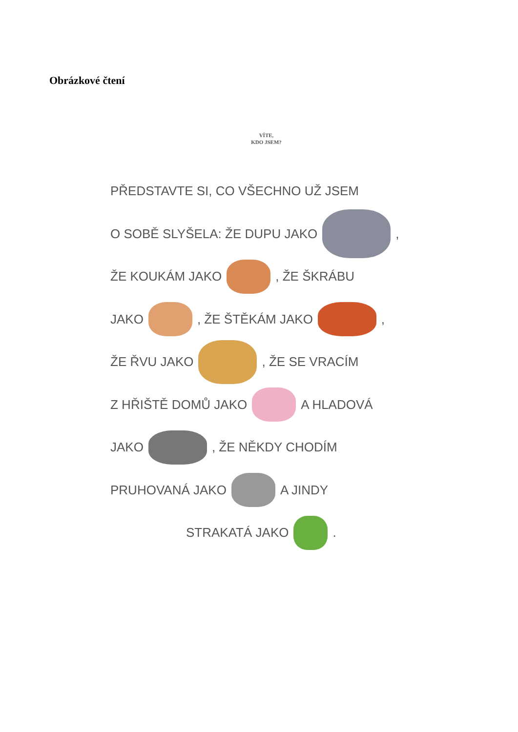Obrázkové čtení
VÍTE,
KDO JSEM?
PŘEDSTAVTE SI, CO VŠECHNO UŽ JSEM
O SOBĚ SLYŠELA: ŽE DUPU JAKO ,
ŽE KOUKÁM JAKO , ŽE ŠKRÁBU
JAKO , ŽE ŠTĚKÁM JAKO ,
ŽE ŘVU JAKO , ŽE SE VRACÍM
Z HŘIŠTĚ DOMŮ JAKO A HLADOVÁ
JAKO , ŽE NĚKDY CHODÍM
PRUHOVANÁ JAKO A JINDY
STRAKATÁ JAKO .